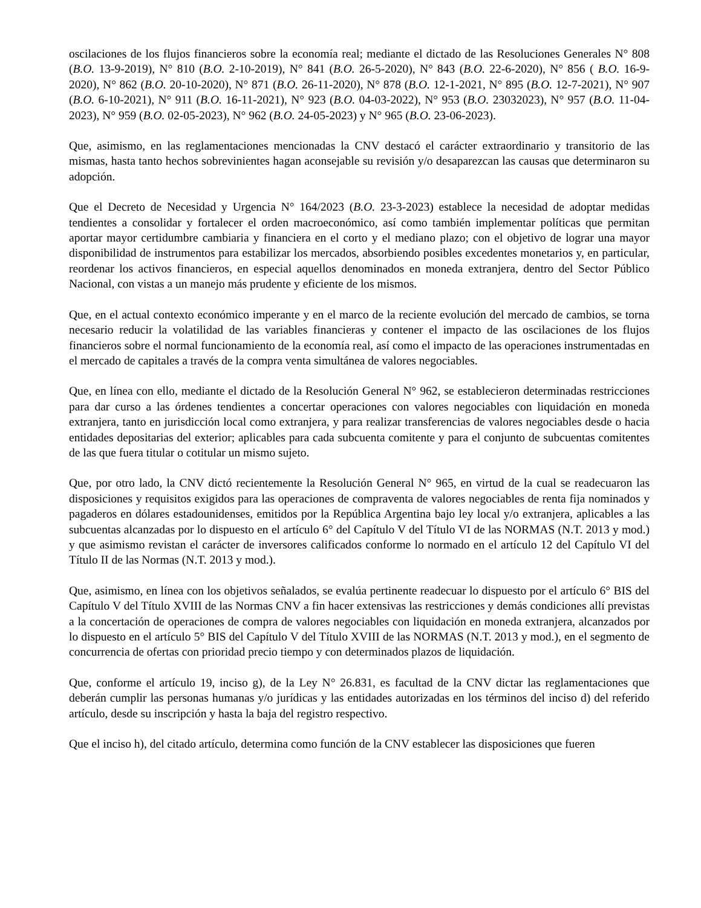oscilaciones de los flujos financieros sobre la economía real; mediante el dictado de las Resoluciones Generales N° 808 (B.O. 13-9-2019), N° 810 (B.O. 2-10-2019), N° 841 (B.O. 26-5-2020), N° 843 (B.O. 22-6-2020), N° 856 ( B.O. 16-9-2020), N° 862 (B.O. 20-10-2020), N° 871 (B.O. 26-11-2020), N° 878 (B.O. 12-1-2021, N° 895 (B.O. 12-7-2021), N° 907 (B.O. 6-10-2021), N° 911 (B.O. 16-11-2021), N° 923 (B.O. 04-03-2022), N° 953 (B.O. 23032023), N° 957 (B.O. 11-04-2023), N° 959 (B.O. 02-05-2023), N° 962 (B.O. 24-05-2023) y N° 965 (B.O. 23-06-2023).
Que, asimismo, en las reglamentaciones mencionadas la CNV destacó el carácter extraordinario y transitorio de las mismas, hasta tanto hechos sobrevinientes hagan aconsejable su revisión y/o desaparezcan las causas que determinaron su adopción.
Que el Decreto de Necesidad y Urgencia N° 164/2023 (B.O. 23-3-2023) establece la necesidad de adoptar medidas tendientes a consolidar y fortalecer el orden macroeconómico, así como también implementar políticas que permitan aportar mayor certidumbre cambiaria y financiera en el corto y el mediano plazo; con el objetivo de lograr una mayor disponibilidad de instrumentos para estabilizar los mercados, absorbiendo posibles excedentes monetarios y, en particular, reordenar los activos financieros, en especial aquellos denominados en moneda extranjera, dentro del Sector Público Nacional, con vistas a un manejo más prudente y eficiente de los mismos.
Que, en el actual contexto económico imperante y en el marco de la reciente evolución del mercado de cambios, se torna necesario reducir la volatilidad de las variables financieras y contener el impacto de las oscilaciones de los flujos financieros sobre el normal funcionamiento de la economía real, así como el impacto de las operaciones instrumentadas en el mercado de capitales a través de la compra venta simultánea de valores negociables.
Que, en línea con ello, mediante el dictado de la Resolución General N° 962, se establecieron determinadas restricciones para dar curso a las órdenes tendientes a concertar operaciones con valores negociables con liquidación en moneda extranjera, tanto en jurisdicción local como extranjera, y para realizar transferencias de valores negociables desde o hacia entidades depositarias del exterior; aplicables para cada subcuenta comitente y para el conjunto de subcuentas comitentes de las que fuera titular o cotitular un mismo sujeto.
Que, por otro lado, la CNV dictó recientemente la Resolución General N° 965, en virtud de la cual se readecuaron las disposiciones y requisitos exigidos para las operaciones de compraventa de valores negociables de renta fija nominados y pagaderos en dólares estadounidenses, emitidos por la República Argentina bajo ley local y/o extranjera, aplicables a las subcuentas alcanzadas por lo dispuesto en el artículo 6° del Capítulo V del Título VI de las NORMAS (N.T. 2013 y mod.) y que asimismo revistan el carácter de inversores calificados conforme lo normado en el artículo 12 del Capítulo VI del Título II de las Normas (N.T. 2013 y mod.).
Que, asimismo, en línea con los objetivos señalados, se evalúa pertinente readecuar lo dispuesto por el artículo 6° BIS del Capítulo V del Título XVIII de las Normas CNV a fin hacer extensivas las restricciones y demás condiciones allí previstas a la concertación de operaciones de compra de valores negociables con liquidación en moneda extranjera, alcanzados por lo dispuesto en el artículo 5° BIS del Capítulo V del Título XVIII de las NORMAS (N.T. 2013 y mod.), en el segmento de concurrencia de ofertas con prioridad precio tiempo y con determinados plazos de liquidación.
Que, conforme el artículo 19, inciso g), de la Ley N° 26.831, es facultad de la CNV dictar las reglamentaciones que deberán cumplir las personas humanas y/o jurídicas y las entidades autorizadas en los términos del inciso d) del referido artículo, desde su inscripción y hasta la baja del registro respectivo.
Que el inciso h), del citado artículo, determina como función de la CNV establecer las disposiciones que fueren